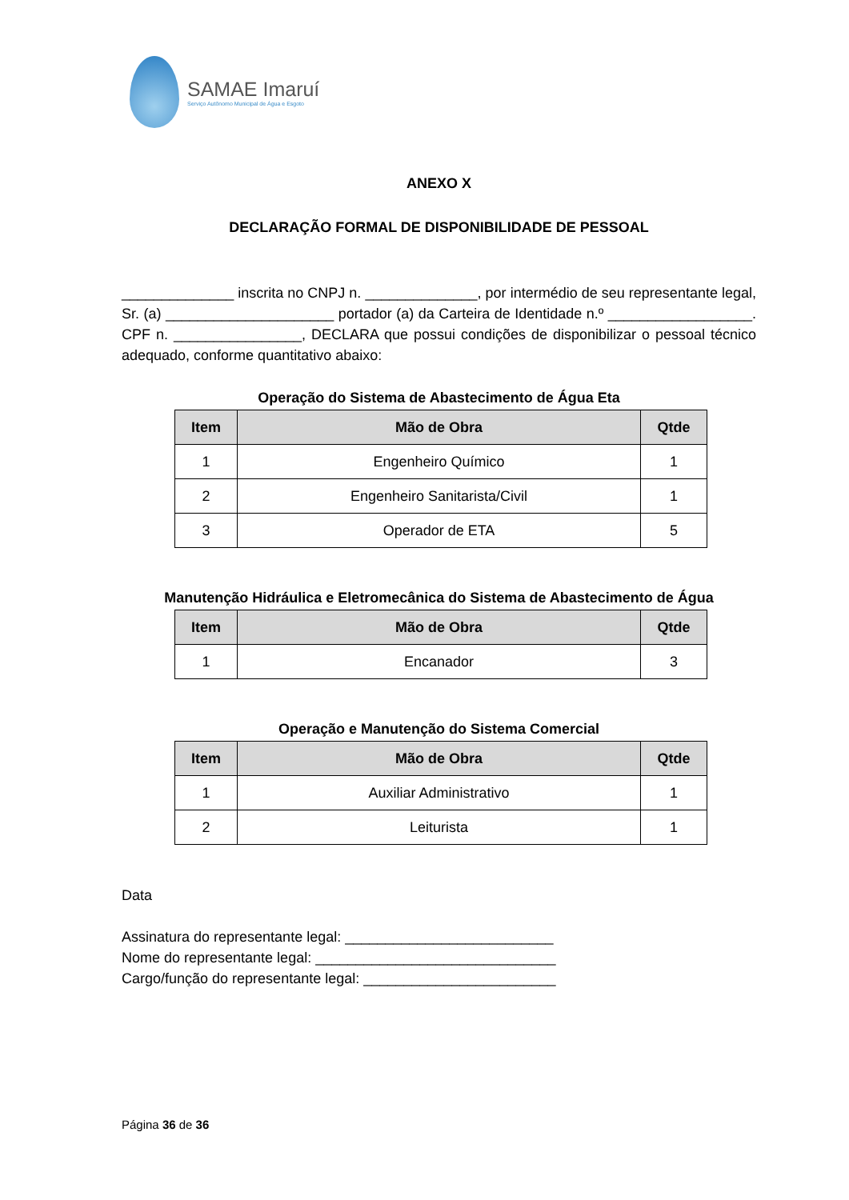SAMAE Imaruí
Serviço Autônomo Municipal de Água e Esgoto
ANEXO X
DECLARAÇÃO FORMAL DE DISPONIBILIDADE DE PESSOAL
______________ inscrita no CNPJ n. ______________, por intermédio de seu representante legal, Sr. (a) _____________________ portador (a) da Carteira de Identidade n.º __________________. CPF n. ________________, DECLARA que possui condições de disponibilizar o pessoal técnico adequado, conforme quantitativo abaixo:
Operação do Sistema de Abastecimento de Água Eta
| Item | Mão de Obra | Qtde |
| --- | --- | --- |
| 1 | Engenheiro Químico | 1 |
| 2 | Engenheiro Sanitarista/Civil | 1 |
| 3 | Operador de ETA | 5 |
Manutenção Hidráulica e Eletromecânica do Sistema de Abastecimento de Água
| Item | Mão de Obra | Qtde |
| --- | --- | --- |
| 1 | Encanador | 3 |
Operação e Manutenção do Sistema Comercial
| Item | Mão de Obra | Qtde |
| --- | --- | --- |
| 1 | Auxiliar Administrativo | 1 |
| 2 | Leiturista | 1 |
Data
Assinatura do representante legal: __________________________
Nome do representante legal: ______________________________
Cargo/função do representante legal: ________________________
Página 36 de 36